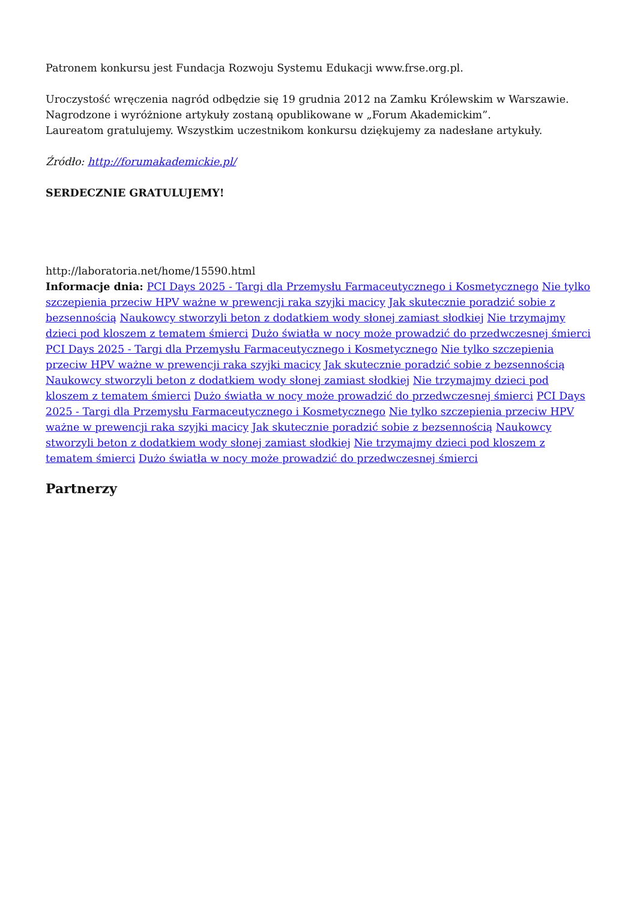Patronem konkursu jest Fundacja Rozwoju Systemu Edukacji www.frse.org.pl.
Uroczystość wręczenia nagród odbędzie się 19 grudnia 2012 na Zamku Królewskim w Warszawie.
Nagrodzone i wyróżnione artykuły zostaną opublikowane w „Forum Akademickim”.
Laureatom gratulujemy. Wszystkim uczestnikom konkursu dziękujemy za nadesłane artykuły.
Źródło: http://forumakademickie.pl/
SERDECZNIE GRATULUJEMY!
http://laboratoria.net/home/15590.html
Informacje dnia: PCI Days 2025 - Targi dla Przemysłu Farmaceutycznego i Kosmetycznego Nie tylko szczepienia przeciw HPV ważne w prewencji raka szyjki macicy Jak skutecznie poradzić sobie z bezsennością Naukowcy stworzyli beton z dodatkiem wody słonej zamiast słodkiej Nie trzymajmy dzieci pod kloszem z tematem śmierci Dużo światła w nocy może prowadzić do przedwczesnej śmierci PCI Days 2025 - Targi dla Przemysłu Farmaceutycznego i Kosmetycznego Nie tylko szczepienia przeciw HPV ważne w prewencji raka szyjki macicy Jak skutecznie poradzić sobie z bezsennością Naukowcy stworzyli beton z dodatkiem wody słonej zamiast słodkiej Nie trzymajmy dzieci pod kloszem z tematem śmierci Dużo światła w nocy może prowadzić do przedwczesnej śmierci PCI Days 2025 - Targi dla Przemysłu Farmaceutycznego i Kosmetycznego Nie tylko szczepienia przeciw HPV ważne w prewencji raka szyjki macicy Jak skutecznie poradzić sobie z bezsennością Naukowcy stworzyli beton z dodatkiem wody słonej zamiast słodkiej Nie trzymajmy dzieci pod kloszem z tematem śmierci Dużo światła w nocy może prowadzić do przedwczesnej śmierci
Partnerzy